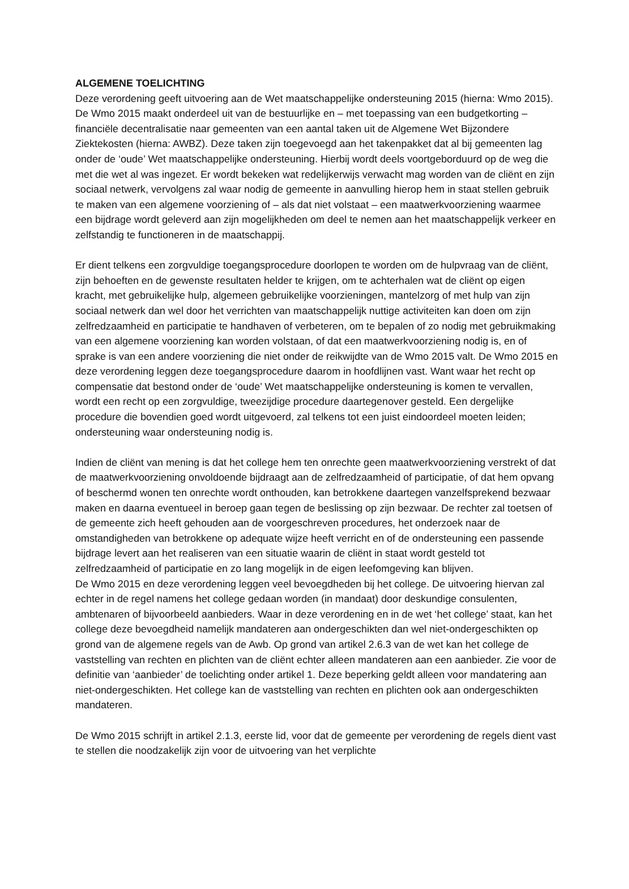ALGEMENE TOELICHTING
Deze verordening geeft uitvoering aan de Wet maatschappelijke ondersteuning 2015 (hierna: Wmo 2015). De Wmo 2015 maakt onderdeel uit van de bestuurlijke en – met toepassing van een budgetkorting – financiële decentralisatie naar gemeenten van een aantal taken uit de Algemene Wet Bijzondere Ziektekosten (hierna: AWBZ). Deze taken zijn toegevoegd aan het takenpakket dat al bij gemeenten lag onder de ‘oude’ Wet maatschappelijke ondersteuning. Hierbij wordt deels voortgeborduurd op de weg die met die wet al was ingezet. Er wordt bekeken wat redelijkerwijs verwacht mag worden van de cliënt en zijn sociaal netwerk, vervolgens zal waar nodig de gemeente in aanvulling hierop hem in staat stellen gebruik te maken van een algemene voorziening of – als dat niet volstaat – een maatwerkvoorziening waarmee een bijdrage wordt geleverd aan zijn mogelijkheden om deel te nemen aan het maatschappelijk verkeer en zelfstandig te functioneren in de maatschappij.
Er dient telkens een zorgvuldige toegangsprocedure doorlopen te worden om de hulpvraag van de cliënt, zijn behoeften en de gewenste resultaten helder te krijgen, om te achterhalen wat de cliënt op eigen kracht, met gebruikelijke hulp, algemeen gebruikelijke voorzieningen, mantelzorg of met hulp van zijn sociaal netwerk dan wel door het verrichten van maatschappelijk nuttige activiteiten kan doen om zijn zelfredzaamheid en participatie te handhaven of verbeteren, om te bepalen of zo nodig met gebruikmaking van een algemene voorziening kan worden volstaan, of dat een maatwerkvoorziening nodig is, en of sprake is van een andere voorziening die niet onder de reikwijdte van de Wmo 2015 valt. De Wmo 2015 en deze verordening leggen deze toegangsprocedure daarom in hoofdlijnen vast. Want waar het recht op compensatie dat bestond onder de ‘oude’ Wet maatschappelijke ondersteuning is komen te vervallen, wordt een recht op een zorgvuldige, tweezijdige procedure daartegenover gesteld. Een dergelijke procedure die bovendien goed wordt uitgevoerd, zal telkens tot een juist eindoordeel moeten leiden; ondersteuning waar ondersteuning nodig is.
Indien de cliënt van mening is dat het college hem ten onrechte geen maatwerkvoorziening verstrekt of dat de maatwerkvoorziening onvoldoende bijdraagt aan de zelfredzaamheid of participatie, of dat hem opvang of beschermd wonen ten onrechte wordt onthouden, kan betrokkene daartegen vanzelfsprekend bezwaar maken en daarna eventueel in beroep gaan tegen de beslissing op zijn bezwaar. De rechter zal toetsen of de gemeente zich heeft gehouden aan de voorgeschreven procedures, het onderzoek naar de omstandigheden van betrokkene op adequate wijze heeft verricht en of de ondersteuning een passende bijdrage levert aan het realiseren van een situatie waarin de cliënt in staat wordt gesteld tot zelfredzaamheid of participatie en zo lang mogelijk in de eigen leefomgeving kan blijven.
De Wmo 2015 en deze verordening leggen veel bevoegdheden bij het college. De uitvoering hiervan zal echter in de regel namens het college gedaan worden (in mandaat) door deskundige consulenten, ambtenaren of bijvoorbeeld aanbieders. Waar in deze verordening en in de wet ‘het college’ staat, kan het college deze bevoegdheid namelijk mandateren aan ondergeschikten dan wel niet-ondergeschikten op grond van de algemene regels van de Awb. Op grond van artikel 2.6.3 van de wet kan het college de vaststelling van rechten en plichten van de cliënt echter alleen mandateren aan een aanbieder. Zie voor de definitie van ‘aanbieder’ de toelichting onder artikel 1. Deze beperking geldt alleen voor mandatering aan niet-ondergeschikten. Het college kan de vaststelling van rechten en plichten ook aan ondergeschikten mandateren.
De Wmo 2015 schrijft in artikel 2.1.3, eerste lid, voor dat de gemeente per verordening de regels dient vast te stellen die noodzakelijk zijn voor de uitvoering van het verplichte